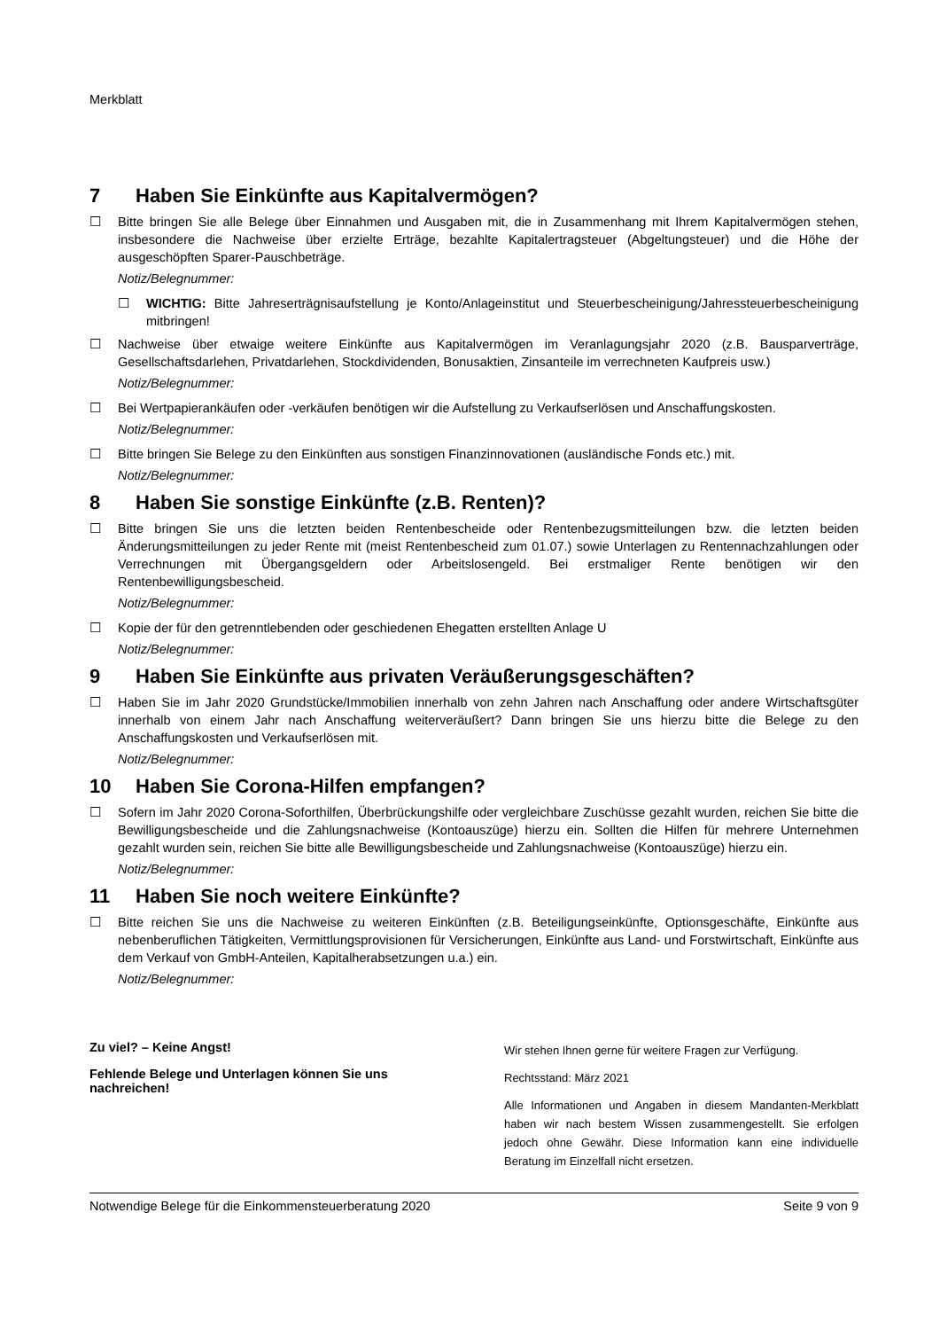Merkblatt
7 Haben Sie Einkünfte aus Kapitalvermögen?
☐ Bitte bringen Sie alle Belege über Einnahmen und Ausgaben mit, die in Zusammenhang mit Ihrem Kapitalvermögen stehen, insbesondere die Nachweise über erzielte Erträge, bezahlte Kapitalertragsteuer (Abgeltungsteuer) und die Höhe der ausgeschöpften Sparer-Pauschbeträge.
Notiz/Belegnummer:
☐ WICHTIG: Bitte Jahreserträgnisaufstellung je Konto/Anlageinstitut und Steuerbescheinigung/Jahressteuerbescheinigung mitbringen!
☐ Nachweise über etwaige weitere Einkünfte aus Kapitalvermögen im Veranlagungsjahr 2020 (z.B. Bausparverträge, Gesellschaftsdarlehen, Privatdarlehen, Stockdividenden, Bonusaktien, Zinsanteile im verrechneten Kaufpreis usw.)
Notiz/Belegnummer:
☐ Bei Wertpapierankäufen oder -verkäufen benötigen wir die Aufstellung zu Verkaufserlösen und Anschaffungskosten.
Notiz/Belegnummer:
☐ Bitte bringen Sie Belege zu den Einkünften aus sonstigen Finanzinnovationen (ausländische Fonds etc.) mit.
Notiz/Belegnummer:
8 Haben Sie sonstige Einkünfte (z.B. Renten)?
☐ Bitte bringen Sie uns die letzten beiden Rentenbescheide oder Rentenbezugsmitteilungen bzw. die letzten beiden Änderungsmitteilungen zu jeder Rente mit (meist Rentenbescheid zum 01.07.) sowie Unterlagen zu Rentennachzahlungen oder Verrechnungen mit Übergangsgeldern oder Arbeitslosengeld. Bei erstmaliger Rente benötigen wir den Rentenbewilligungsbescheid.
Notiz/Belegnummer:
☐ Kopie der für den getrenntlebenden oder geschiedenen Ehegatten erstellten Anlage U
Notiz/Belegnummer:
9 Haben Sie Einkünfte aus privaten Veräußerungsgeschäften?
☐ Haben Sie im Jahr 2020 Grundstücke/Immobilien innerhalb von zehn Jahren nach Anschaffung oder andere Wirtschaftsgüter innerhalb von einem Jahr nach Anschaffung weiterveräußert? Dann bringen Sie uns hierzu bitte die Belege zu den Anschaffungskosten und Verkaufserlösen mit.
Notiz/Belegnummer:
10 Haben Sie Corona-Hilfen empfangen?
☐ Sofern im Jahr 2020 Corona-Soforthilfen, Überbrückungshilfe oder vergleichbare Zuschüsse gezahlt wurden, reichen Sie bitte die Bewilligungsbescheide und die Zahlungsnachweise (Kontoauszüge) hierzu ein. Sollten die Hilfen für mehrere Unternehmen gezahlt wurden sein, reichen Sie bitte alle Bewilligungsbescheide und Zahlungsnachweise (Kontoauszüge) hierzu ein.
Notiz/Belegnummer:
11 Haben Sie noch weitere Einkünfte?
☐ Bitte reichen Sie uns die Nachweise zu weiteren Einkünften (z.B. Beteiligungseinkünfte, Optionsgeschäfte, Einkünfte aus nebenberuflichen Tätigkeiten, Vermittlungsprovisionen für Versicherungen, Einkünfte aus Land- und Forstwirtschaft, Einkünfte aus dem Verkauf von GmbH-Anteilen, Kapitalherabsetzungen u.a.) ein.
Notiz/Belegnummer:
Zu viel? – Keine Angst!
Fehlende Belege und Unterlagen können Sie uns nachreichen!
Wir stehen Ihnen gerne für weitere Fragen zur Verfügung.
Rechtsstand: März 2021
Alle Informationen und Angaben in diesem Mandanten-Merkblatt haben wir nach bestem Wissen zusammengestellt. Sie erfolgen jedoch ohne Gewähr. Diese Information kann eine individuelle Beratung im Einzelfall nicht ersetzen.
Notwendige Belege für die Einkommensteuerberatung 2020 Seite 9 von 9